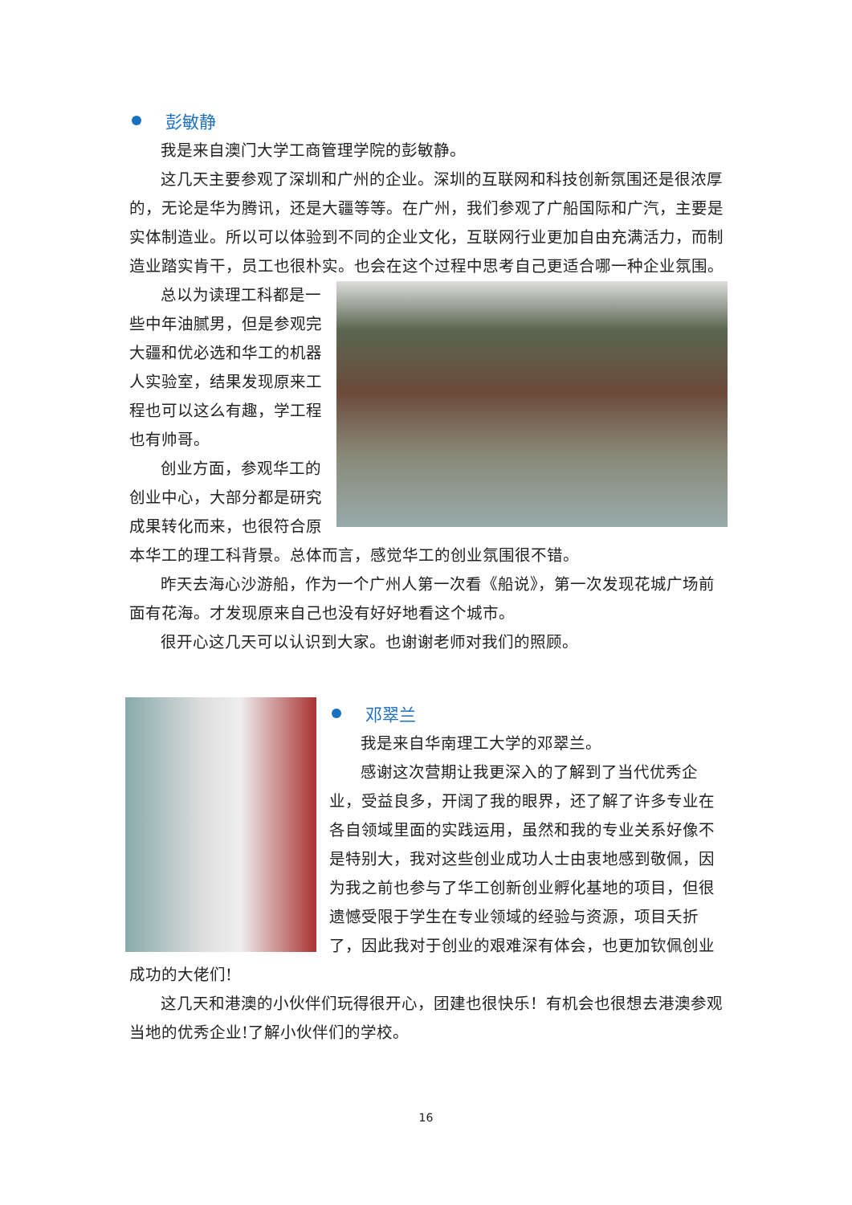彭敏静
我是来自澳门大学工商管理学院的彭敏静。
这几天主要参观了深圳和广州的企业。深圳的互联网和科技创新氛围还是很浓厚的，无论是华为腾讯，还是大疆等等。在广州，我们参观了广船国际和广汽，主要是实体制造业。所以可以体验到不同的企业文化，互联网行业更加自由充满活力，而制造业踏实肯干，员工也很朴实。也会在这个过程中思考自己更适合哪一种企业氛围。
总以为读理工科都是一些中年油腻男，但是参观完大疆和优必选和华工的机器人实验室，结果发现原来工程也可以这么有趣，学工程也有帅哥。
创业方面，参观华工的创业中心，大部分都是研究成果转化而来，也很符合原本华工的理工科背景。总体而言，感觉华工的创业氛围很不错。
昨天去海心沙游船，作为一个广州人第一次看《船说》，第一次发现花城广场前面有花海。才发现原来自己也没有好好地看这个城市。
很开心这几天可以认识到大家。也谢谢老师对我们的照顾。
邓翠兰
我是来自华南理工大学的邓翠兰。
感谢这次营期让我更深入的了解到了当代优秀企业，受益良多，开阔了我的眼界，还了解了许多专业在各自领域里面的实践运用，虽然和我的专业关系好像不是特别大，我对这些创业成功人士由衷地感到敬佩，因为我之前也参与了华工创新创业孵化基地的项目，但很遗憾受限于学生在专业领域的经验与资源，项目夭折了，因此我对于创业的艰难深有体会，也更加钦佩创业成功的大佬们!
这几天和港澳的小伙伴们玩得很开心，团建也很快乐！有机会也很想去港澳参观当地的优秀企业!了解小伙伴们的学校。
16